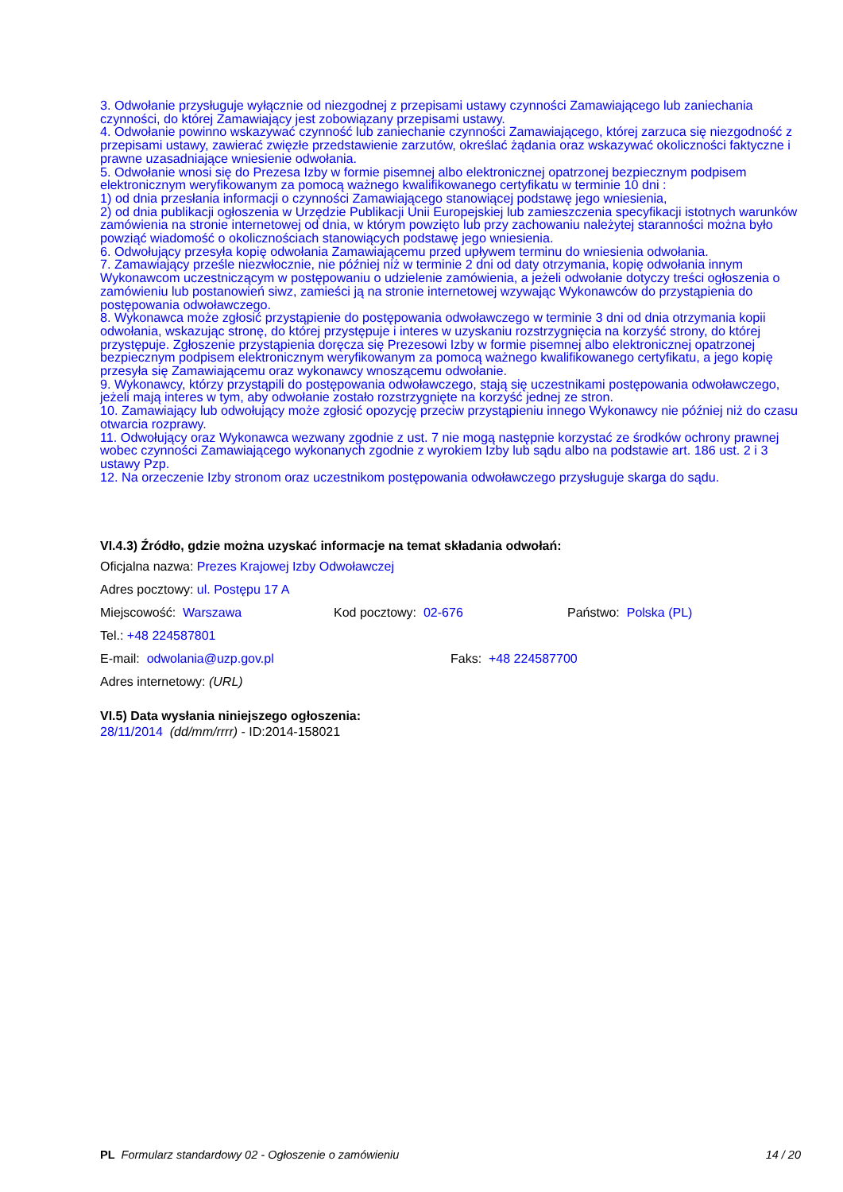3. Odwołanie przysługuje wyłącznie od niezgodnej z przepisami ustawy czynności Zamawiającego lub zaniechania czynności, do której Zamawiający jest zobowiązany przepisami ustawy.
4. Odwołanie powinno wskazywać czynność lub zaniechanie czynności Zamawiającego, której zarzuca się niezgodność z przepisami ustawy, zawierać zwięzłe przedstawienie zarzutów, określać żądania oraz wskazywać okoliczności faktyczne i prawne uzasadniające wniesienie odwołania.
5. Odwołanie wnosi się do Prezesa Izby w formie pisemnej albo elektronicznej opatrzonej bezpiecznym podpisem elektronicznym weryfikowanym za pomocą ważnego kwalifikowanego certyfikatu w terminie 10 dni :
1) od dnia przesłania informacji o czynności Zamawiającego stanowiącej podstawę jego wniesienia,
2) od dnia publikacji ogłoszenia w Urzędzie Publikacji Unii Europejskiej lub zamieszczenia specyfikacji istotnych warunków zamówienia na stronie internetowej od dnia, w którym powzięto lub przy zachowaniu należytej staranności można było powziąć wiadomość o okolicznościach stanowiących podstawę jego wniesienia.
6. Odwołujący przesyła kopię odwołania Zamawiającemu przed upływem terminu do wniesienia odwołania.
7. Zamawiający prześle niezwłocznie, nie później niż w terminie 2 dni od daty otrzymania, kopię odwołania innym Wykonawcom uczestniczącym w postępowaniu o udzielenie zamówienia, a jeżeli odwołanie dotyczy treści ogłoszenia o zamówieniu lub postanowień siwz, zamieści ją na stronie internetowej wzywając Wykonawców do przystąpienia do postępowania odwoławczego.
8. Wykonawca może zgłosić przystąpienie do postępowania odwoławczego w terminie 3 dni od dnia otrzymania kopii odwołania, wskazując stronę, do której przystępuje i interes w uzyskaniu rozstrzygnięcia na korzyść strony, do której przystępuje. Zgłoszenie przystąpienia doręcza się Prezesowi Izby w formie pisemnej albo elektronicznej opatrzonej bezpiecznym podpisem elektronicznym weryfikowanym za pomocą ważnego kwalifikowanego certyfikatu, a jego kopię przesyła się Zamawiającemu oraz wykonawcy wnoszącemu odwołanie.
9. Wykonawcy, którzy przystąpili do postępowania odwoławczego, stają się uczestnikami postępowania odwoławczego, jeżeli mają interes w tym, aby odwołanie zostało rozstrzygnięte na korzyść jednej ze stron.
10. Zamawiający lub odwołujący może zgłosić opozycję przeciw przystąpieniu innego Wykonawcy nie później niż do czasu otwarcia rozprawy.
11. Odwołujący oraz Wykonawca wezwany zgodnie z ust. 7 nie mogą następnie korzystać ze środków ochrony prawnej wobec czynności Zamawiającego wykonanych zgodnie z wyrokiem Izby lub sądu albo na podstawie art. 186 ust. 2 i 3 ustawy Pzp.
12. Na orzeczenie Izby stronom oraz uczestnikom postępowania odwoławczego przysługuje skarga do sądu.
VI.4.3) Źródło, gdzie można uzyskać informacje na temat składania odwołań:
Oficjalna nazwa: Prezes Krajowej Izby Odwoławczej
Adres pocztowy: ul. Postępu 17 A
Miejscowość: Warszawa Kod pocztowy: 02-676 Państwo: Polska (PL)
Tel.: +48 224587801
E-mail: odwolania@uzp.gov.pl Faks: +48 224587700
Adres internetowy: (URL)
VI.5) Data wysłania niniejszego ogłoszenia:
28/11/2014 (dd/mm/rrrr) - ID:2014-158021
PL Formularz standardowy 02 - Ogłoszenie o zamówieniu 14 / 20